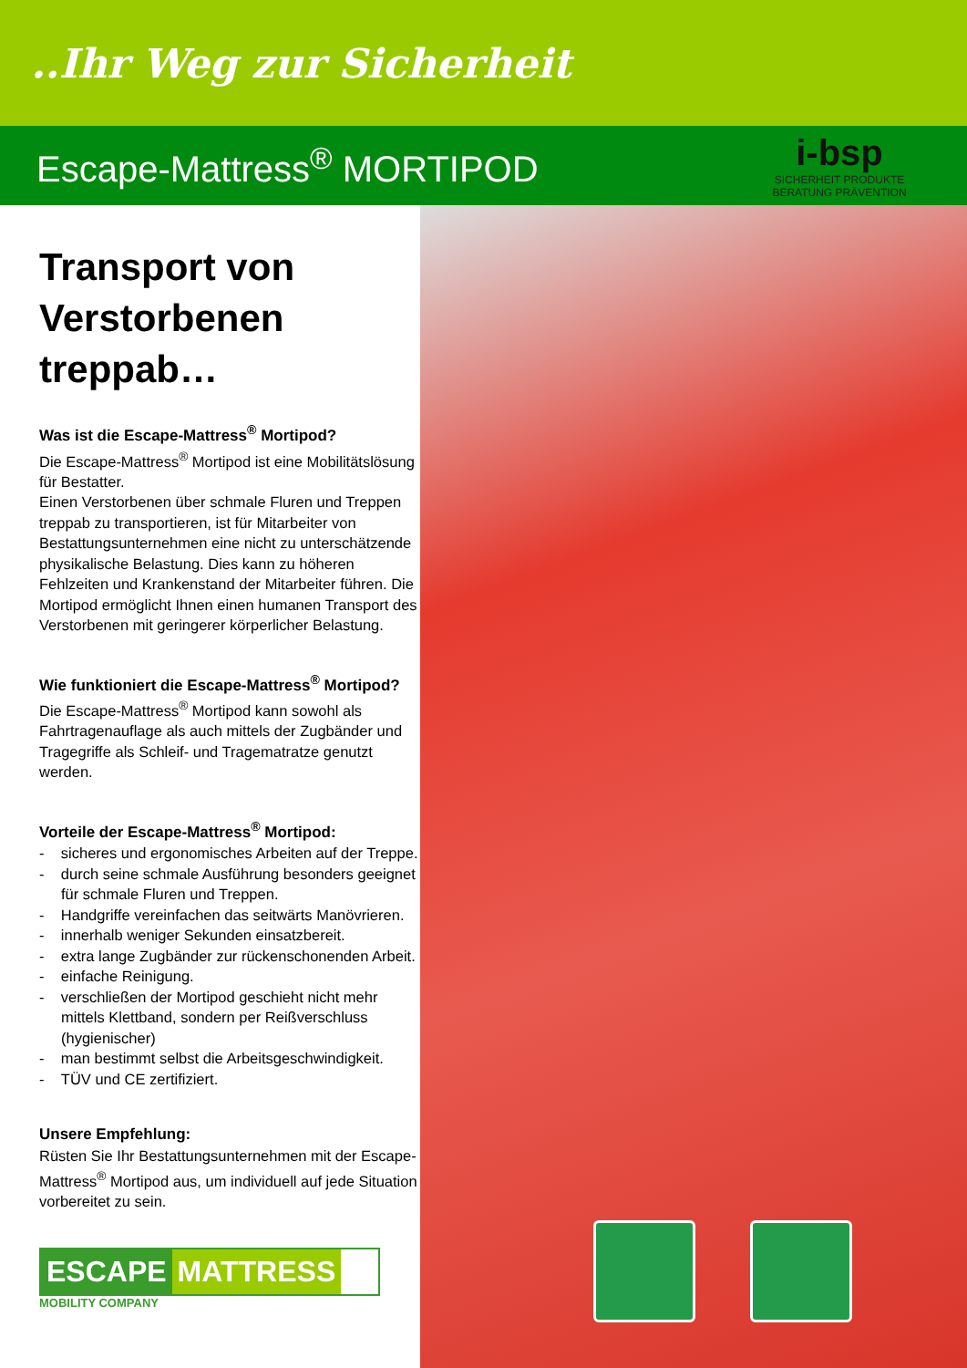..Ihr Weg zur Sicherheit
Escape-Mattress<sup>®</sup> MORTIPOD
i-bsp
SICHERHEIT PRODUKTE
BERATUNG PRÄVENTION
Transport von Verstorbenen treppab…
Was ist die Escape-Mattress<sup>®</sup> Mortipod?
Die Escape-Mattress<sup>®</sup> Mortipod ist eine Mobilitätslösung für Bestatter.
Einen Verstorbenen über schmale Fluren und Treppen treppab zu transportieren, ist für Mitarbeiter von Bestattungsunternehmen eine nicht zu unterschätzende physikalische Belastung. Dies kann zu höheren Fehlzeiten und Krankenstand der Mitarbeiter führen. Die Mortipod ermöglicht Ihnen einen humanen Transport des Verstorbenen mit geringerer körperlicher Belastung.
Wie funktioniert die Escape-Mattress<sup>®</sup> Mortipod?
Die Escape-Mattress<sup>®</sup> Mortipod kann sowohl als Fahrtragenauflage als auch mittels der Zugbänder und Tragegriffe als Schleif- und Tragematratze genutzt werden.
Vorteile der Escape-Mattress<sup>®</sup> Mortipod:
- sicheres und ergonomisches Arbeiten auf der Treppe.
- durch seine schmale Ausführung besonders geeignet für schmale Fluren und Treppen.
- Handgriffe vereinfachen das seitwärts Manövrieren.
- innerhalb weniger Sekunden einsatzbereit.
- extra lange Zugbänder zur rückenschonenden Arbeit.
- einfache Reinigung.
- verschließen der Mortipod geschieht nicht mehr mittels Klettband, sondern per Reißverschluss (hygienischer)
- man bestimmt selbst die Arbeitsgeschwindigkeit.
- TÜV und CE zertifiziert.
Unsere Empfehlung:
Rüsten Sie Ihr Bestattungsunternehmen mit der Escape-Mattress<sup>®</sup> Mortipod aus, um individuell auf jede Situation vorbereitet zu sein.
ESCAPE MATTRESS
MOBILITY COMPANY